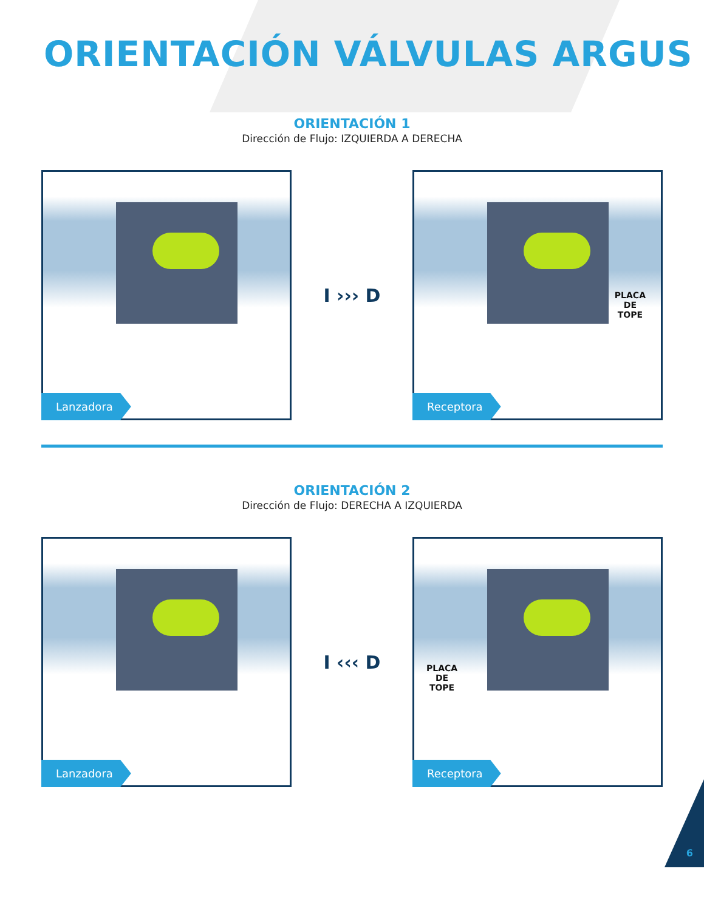ORIENTACIÓN VÁLVULAS ARGUS
ORIENTACIÓN 1
Dirección de Flujo: IZQUIERDA A DERECHA
Lanzadora
I ››› D
PLACA
DE
TOPE
Receptora
ORIENTACIÓN 2
Dirección de Flujo: DERECHA A IZQUIERDA
Lanzadora
I ‹‹‹ D
PLACA
DE
TOPE
Receptora
6